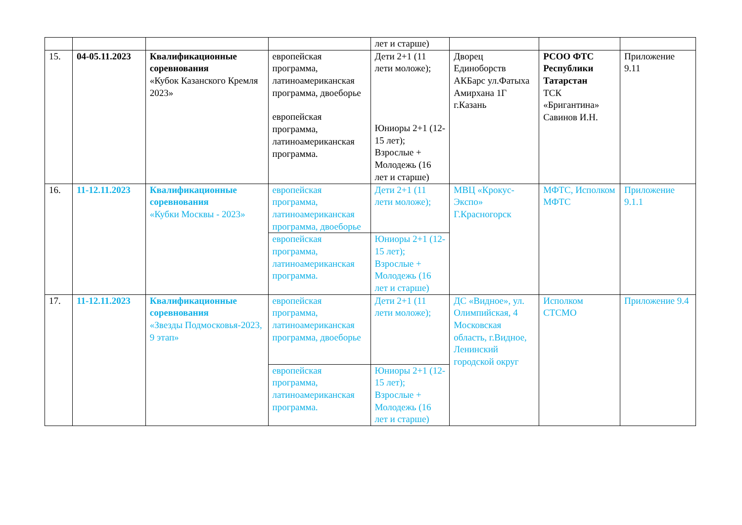| | | | | лет и старше) | | | |
| 15. | 04-05.11.2023 | Квалификационные соревнования «Кубок Казанского Кремля 2023» | европейская программа, латиноамериканская программа, двоеборье европейская программа, латиноамериканская программа. | Дети 2+1 (11 лети моложе); Юниоры 2+1 (12-15 лет); Взрослые + Молодежь (16 лет и старше) | Дворец Единоборств АКБарс ул.Фатыха Амирхана 1Г г.Казань | РСОО ФТС Республики Татарстан ТСК «Бригантина» Савинов И.Н. | Приложение 9.11 |
| 16. | 11-12.11.2023 | Квалификационные соревнования «Кубки Москвы - 2023» | европейская программа, латиноамериканская программа, двоеборье | Дети 2+1 (11 лети моложе); | МВЦ «Крокус-Экспо» Г.Красногорск | МФТС, Исполком МФТС | Приложение 9.1.1 |
| | | | европейская программа, латиноамериканская программа. | Юниоры 2+1 (12-15 лет); Взрослые + Молодежь (16 лет и старше) | | | |
| 17. | 11-12.11.2023 | Квалификационные соревнования «Звезды Подмосковья-2023, 9 этап» | европейская программа, латиноамериканская программа, двоеборье | Дети 2+1 (11 лети моложе); | ДС «Видное», ул. Олимпийская, 4 Московская область, г.Видное, Ленинский городской округ | Исполком СТСМО | Приложение 9.4 |
| | | | европейская программа, латиноамериканская программа. | Юниоры 2+1 (12-15 лет); Взрослые + Молодежь (16 лет и старше) | | | |